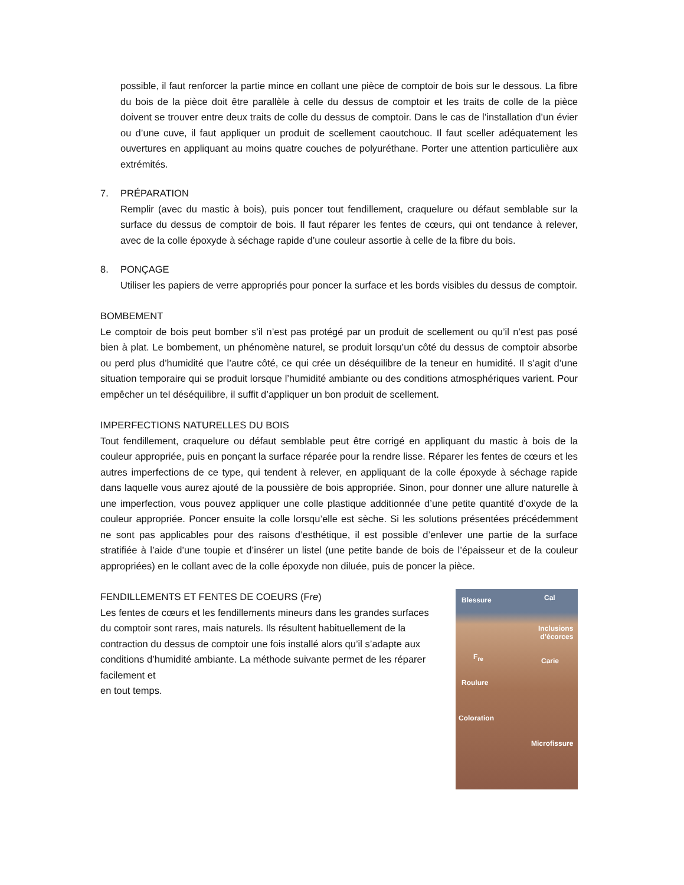possible, il faut renforcer la partie mince en collant une pièce de comptoir de bois sur le dessous. La fibre du bois de la pièce doit être parallèle à celle du dessus de comptoir et les traits de colle de la pièce doivent se trouver entre deux traits de colle du dessus de comptoir. Dans le cas de l’installation d’un évier ou d’une cuve, il faut appliquer un produit de scellement caoutchouc. Il faut sceller adéquatement les ouvertures en appliquant au moins quatre couches de polyuréthane. Porter une attention particulière aux extrémités.
7. PRÉPARATION
Remplir (avec du mastic à bois), puis poncer tout fendillement, craquelure ou défaut semblable sur la surface du dessus de comptoir de bois. Il faut réparer les fentes de cœurs, qui ont tendance à relever, avec de la colle époxyde à séchage rapide d’une couleur assortie à celle de la fibre du bois.
8. PONÇAGE
Utiliser les papiers de verre appropriés pour poncer la surface et les bords visibles du dessus de comptoir.
BOMBEMENT
Le comptoir de bois peut bomber s’il n’est pas protégé par un produit de scellement ou qu’il n’est pas posé bien à plat. Le bombement, un phénomène naturel, se produit lorsqu’un côté du dessus de comptoir absorbe ou perd plus d’humidité que l’autre côté, ce qui crée un déséquilibre de la teneur en humidité. Il s’agit d’une situation temporaire qui se produit lorsque l’humidité ambiante ou des conditions atmosphériques varient. Pour empêcher un tel déséquilibre, il suffit d’appliquer un bon produit de scellement.
IMPERFECTIONS NATURELLES DU BOIS
Tout fendillement, craquelure ou défaut semblable peut être corrigé en appliquant du mastic à bois de la couleur appropriée, puis en ponçant la surface réparée pour la rendre lisse. Réparer les fentes de cœurs et les autres imperfections de ce type, qui tendent à relever, en appliquant de la colle époxyde à séchage rapide dans laquelle vous aurez ajouté de la poussière de bois appropriée. Sinon, pour donner une allure naturelle à une imperfection, vous pouvez appliquer une colle plastique additionnée d’une petite quantité d’oxyde de la couleur appropriée. Poncer ensuite la colle lorsqu’elle est sèche. Si les solutions présentées précédemment ne sont pas applicables pour des raisons d’esthétique, il est possible d’enlever une partie de la surface stratifiée à l’aide d’une toupie et d’insérer un listel (une petite bande de bois de l’épaisseur et de la couleur appropriées) en le collant avec de la colle époxyde non diluée, puis de poncer la pièce.
FENDILLEMENTS ET FENTES DE COEURS (Fre)
Les fentes de cœurs et les fendillements mineurs dans les grandes surfaces du comptoir sont rares, mais naturels. Ils résultent habituellement de la contraction du dessus de comptoir une fois installé alors qu’il s’adapte aux conditions d’humidité ambiante. La méthode suivante permet de les réparer facilement et
en tout temps.
Blessure Cal
Inclusions
d’écorces
F<sub>re</sub> Carie
Roulure
Coloration
Microfissure